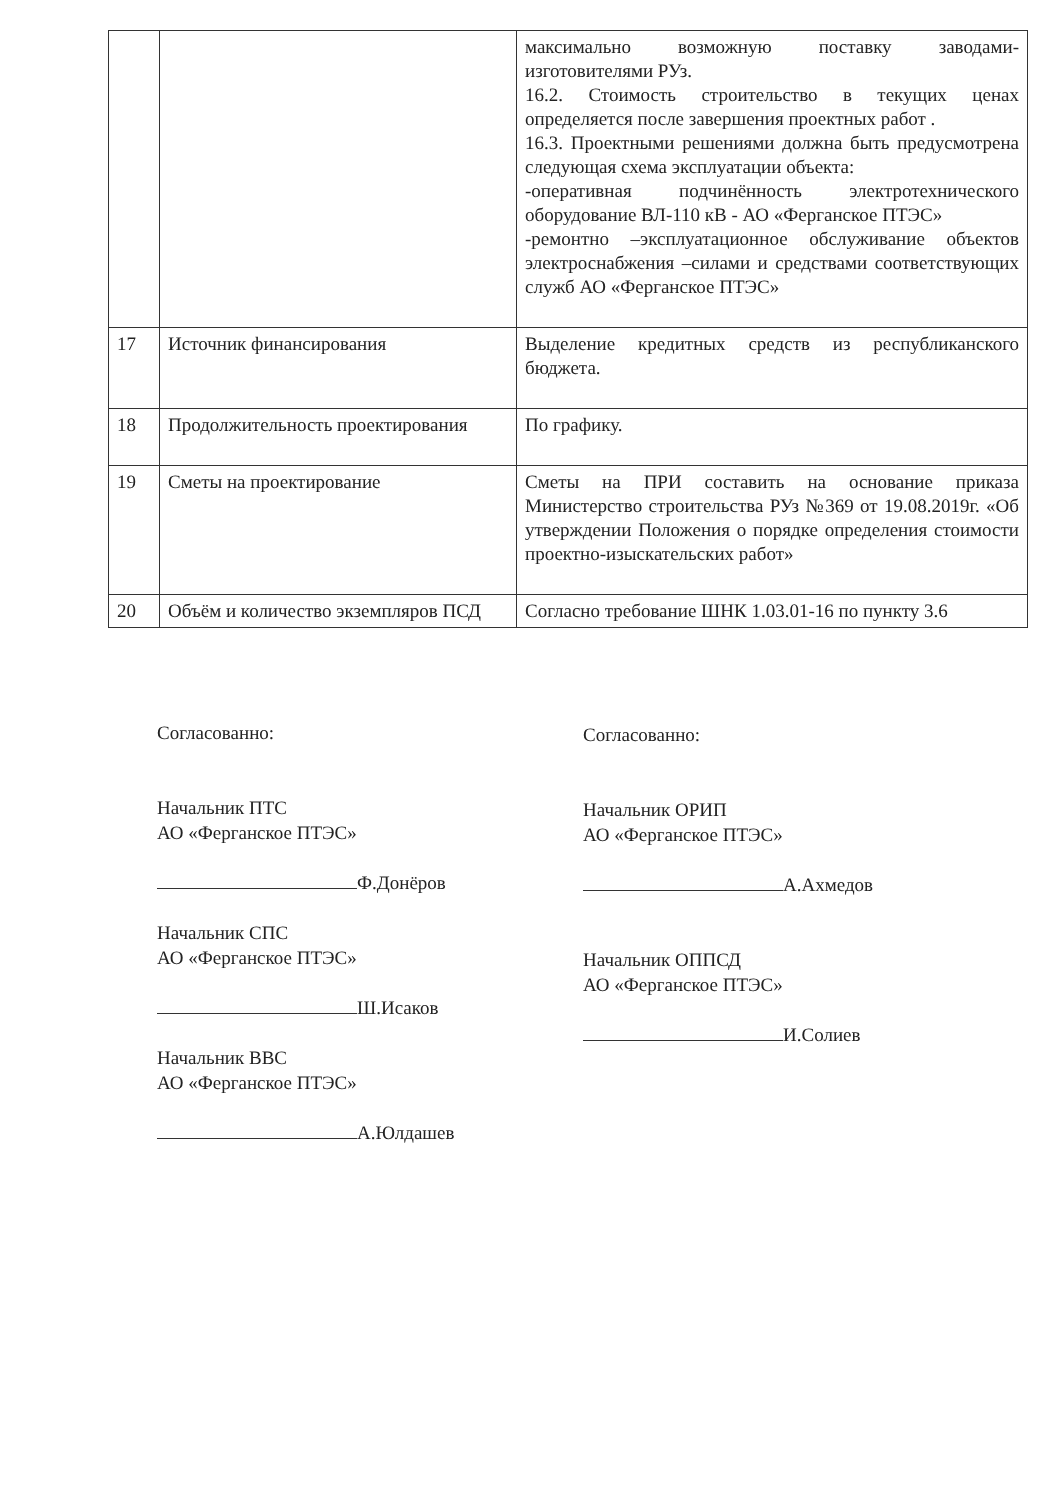| | | максимально возможную поставку заводами-изготовителями РУз. 16.2. Стоимость строительство в текущих ценах определяется после завершения проектных работ . 16.3. Проектными решениями должна быть предусмотрена следующая схема эксплуатации объекта: -оперативная подчинённость электротехнического оборудование ВЛ-110 кВ - АО «Ферганское ПТЭС» -ремонтно –эксплуатационное обслуживание объектов электроснабжения –силами и средствами соответствующих служб АО «Ферганское ПТЭС» |
| 17 | Источник финансирования | Выделение кредитных средств из республиканского бюджета. |
| 18 | Продолжительность проектирования | По графику. |
| 19 | Сметы на проектирование | Сметы на ПРИ составить на основание приказа Министерство строительства РУз №369 от 19.08.2019г. «Об утверждении Положения о порядке определения стоимости проектно-изыскательских работ» |
| 20 | Объём и количество экземпляров ПСД | Согласно требование ШНК 1.03.01-16 по пункту 3.6 |
Согласованно:
Начальник ПТС
АО «Ферганское ПТЭС»
Ф.Донёров
Начальник СПС
АО «Ферганское ПТЭС»
Ш.Исаков
Начальник ВВС
АО «Ферганское ПТЭС»
А.Юлдашев
Согласованно:
Начальник ОРИП
АО «Ферганское ПТЭС»
А.Ахмедов
Начальник ОППСД
АО «Ферганское ПТЭС»
И.Солиев